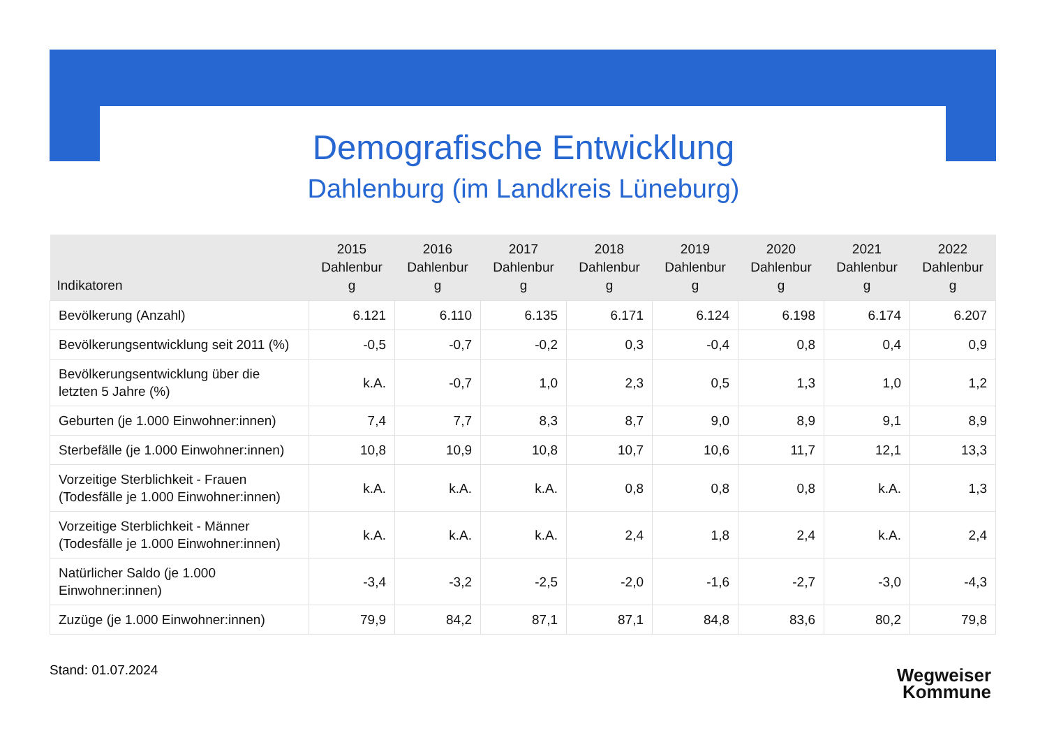Demografische Entwicklung
Dahlenburg (im Landkreis Lüneburg)
| Indikatoren | 2015 Dahlenbur g | 2016 Dahlenbur g | 2017 Dahlenbur g | 2018 Dahlenbur g | 2019 Dahlenbur g | 2020 Dahlenbur g | 2021 Dahlenbur g | 2022 Dahlenbur g |
| --- | --- | --- | --- | --- | --- | --- | --- | --- |
| Bevölkerung (Anzahl) | 6.121 | 6.110 | 6.135 | 6.171 | 6.124 | 6.198 | 6.174 | 6.207 |
| Bevölkerungsentwicklung seit 2011 (%) | -0,5 | -0,7 | -0,2 | 0,3 | -0,4 | 0,8 | 0,4 | 0,9 |
| Bevölkerungsentwicklung über die letzten 5 Jahre (%) | k.A. | -0,7 | 1,0 | 2,3 | 0,5 | 1,3 | 1,0 | 1,2 |
| Geburten (je 1.000 Einwohner:innen) | 7,4 | 7,7 | 8,3 | 8,7 | 9,0 | 8,9 | 9,1 | 8,9 |
| Sterbefälle (je 1.000 Einwohner:innen) | 10,8 | 10,9 | 10,8 | 10,7 | 10,6 | 11,7 | 12,1 | 13,3 |
| Vorzeitige Sterblichkeit - Frauen (Todesfälle je 1.000 Einwohner:innen) | k.A. | k.A. | k.A. | 0,8 | 0,8 | 0,8 | k.A. | 1,3 |
| Vorzeitige Sterblichkeit - Männer (Todesfälle je 1.000 Einwohner:innen) | k.A. | k.A. | k.A. | 2,4 | 1,8 | 2,4 | k.A. | 2,4 |
| Natürlicher Saldo (je 1.000 Einwohner:innen) | -3,4 | -3,2 | -2,5 | -2,0 | -1,6 | -2,7 | -3,0 | -4,3 |
| Zuzüge (je 1.000 Einwohner:innen) | 79,9 | 84,2 | 87,1 | 87,1 | 84,8 | 83,6 | 80,2 | 79,8 |
Stand: 01.07.2024
Wegweiser
Kommune